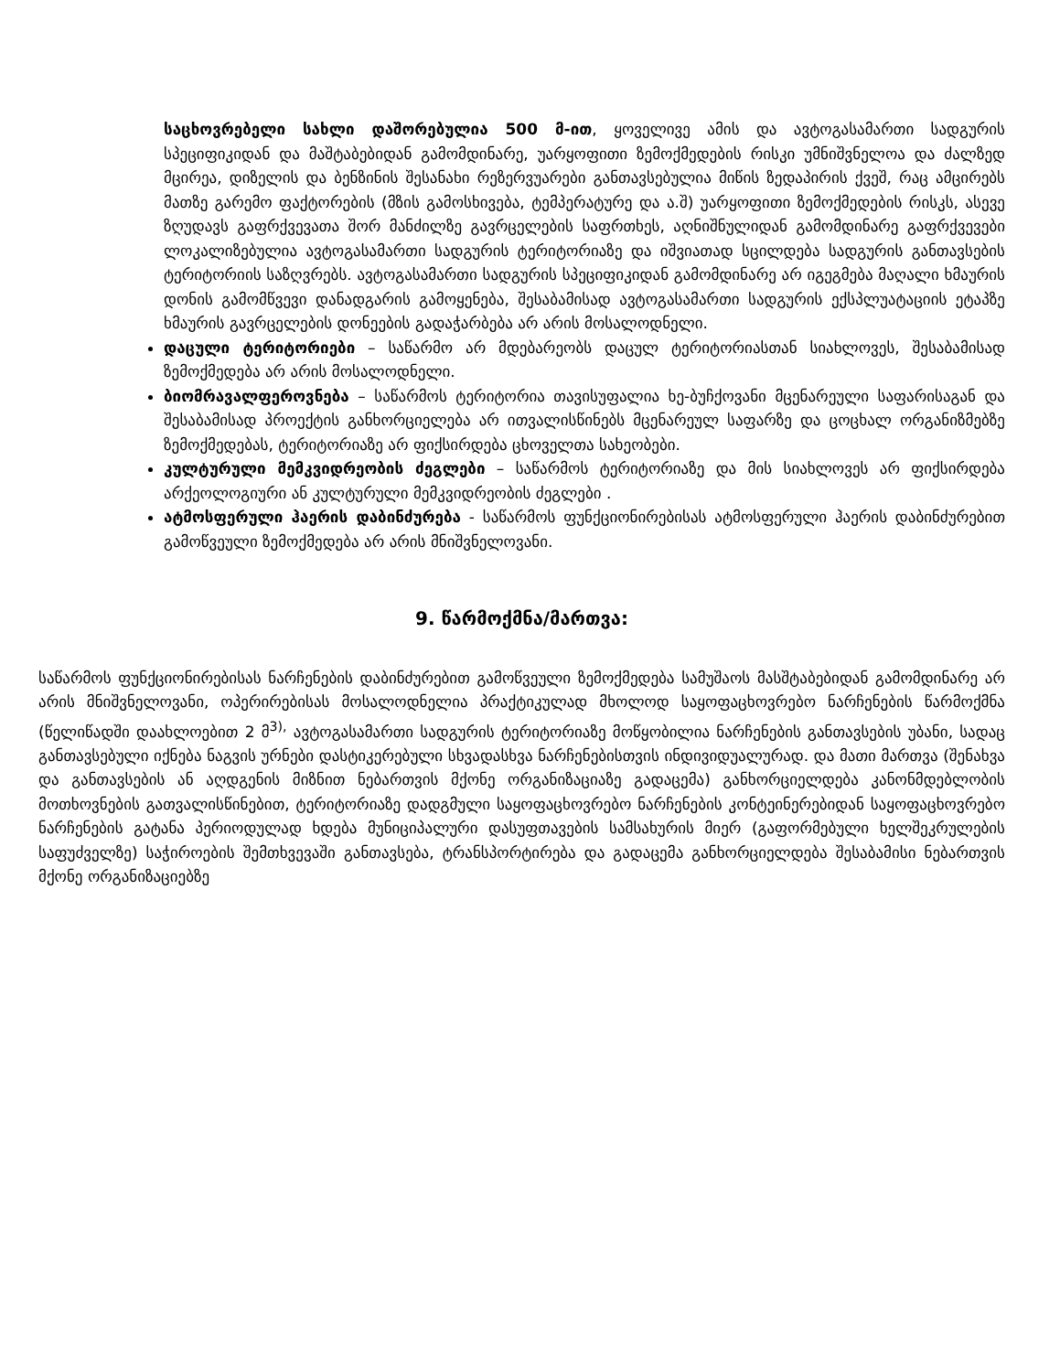საცხოვრებელი სახლი დაშორებულია 500 მ-ით, ყოველივე ამის და ავტოგასამართი სადგურის სპეციფიკიდან და მაშტაბებიდან გამომდინარე, უარყოფითი ზემოქმედების რისკი უმნიშვნელოა და ძალზედ მცირეა, დიზელის და ბენზინის შესანახი რეზერვუარები განთავსებულია მიწის ზედაპირის ქვეშ, რაც ამცირებს მათზე გარემო ფაქტორების (მზის გამოსხივება, ტემპერატურე და ა.შ) უარყოფითი ზემოქმედების რისკს, ასევე ზღუდავს გაფრქვევათა შორ მანძილზე გავრცელების საფრთხეს, აღნიშნულიდან გამომდინარე გაფრქვევები ლოკალიზებულია ავტოგასამართი სადგურის ტერიტორიაზე და იშვიათად სცილდება სადგურის განთავსების ტერიტორიის საზღვრებს. ავტოგასამართი სადგურის სპეციფიკიდან გამომდინარე არ იგეგმება მაღალი ხმაურის დონის გამომწვევი დანადგარის გამოყენება, შესაბამისად ავტოგასამართი სადგურის ექსპლუატაციის ეტაპზე ხმაურის გავრცელების დონეების გადაჭარბება არ არის მოსალოდნელი.
დაცული ტერიტორიები – საწარმო არ მდებარეობს დაცულ ტერიტორიასთან სიახლოვეს, შესაბამისად ზემოქმედება არ არის მოსალოდნელი.
ბიომრავალფეროვნება – საწარმოს ტერიტორია თავისუფალია ხე-ბუჩქოვანი მცენარეული საფარისაგან და შესაბამისად პროექტის განხორციელება არ ითვალისწინებს მცენარეულ საფარზე და ცოცხალ ორგანიზმებზე ზემოქმედებას, ტერიტორიაზე არ ფიქსირდება ცხოველთა სახეობები.
კულტურული მემკვიდრეობის ძეგლები – საწარმოს ტერიტორიაზე და მის სიახლოვეს არ ფიქსირდება არქეოლოგიური ან კულტურული მემკვიდრეობის ძეგლები .
ატმოსფერული ჰაერის დაბინძურება - საწარმოს ფუნქციონირებისას ატმოსფერული ჰაერის დაბინძურებით გამოწვეული ზემოქმედება არ არის მნიშვნელოვანი.
9. წარმოქმნა/მართვა:
საწარმოს ფუნქციონირებისას ნარჩენების დაბინძურებით გამოწვეული ზემოქმედება სამუშაოს მასშტაბებიდან გამომდინარე არ არის მნიშვნელოვანი, ოპერირებისას მოსალოდნელია პრაქტიკულად მხოლოდ საყოფაცხოვრებო ნარჩენების წარმოქმნა (წელიწადში დაახლოებით 2 მ<sup>3),</sup> ავტოგასამართი სადგურის ტერიტორიაზე მოწყობილია ნარჩენების განთავსების უბანი, სადაც განთავსებული იქნება ნაგვის ურნები დასტიკერებული სხვადასხვა ნარჩენებისთვის ინდივიდუალურად. და მათი მართვა (შენახვა და განთავსების ან აღდგენის მიზნით ნებართვის მქონე ორგანიზაციაზე გადაცემა) განხორციელდება კანონმდებლობის მოთხოვნების გათვალისწინებით, ტერიტორიაზე დადგმული საყოფაცხოვრებო ნარჩენების კონტეინერებიდან საყოფაცხოვრებო ნარჩენების გატანა პერიოდულად ხდება მუნიციპალური დასუფთავების სამსახურის მიერ (გაფორმებული ხელშეკრულების საფუძველზე) საჭიროების შემთხვევაში განთავსება, ტრანსპორტირება და გადაცემა განხორციელდება შესაბამისი ნებართვის მქონე ორგანიზაციებზე